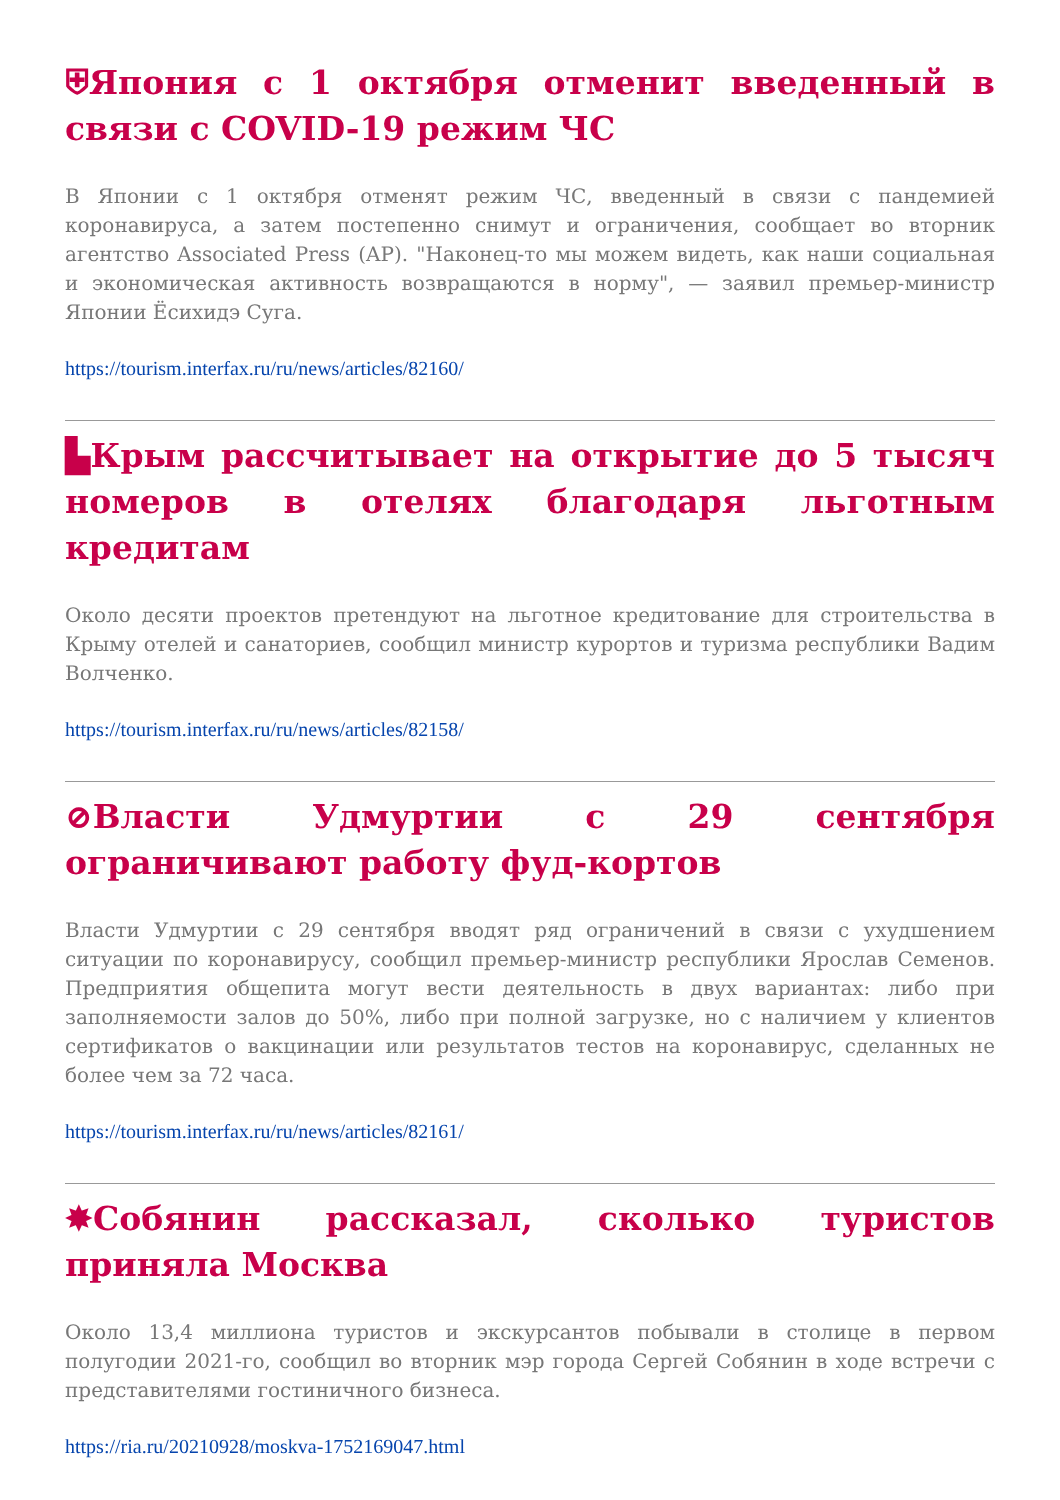⛨Япония с 1 октября отменит введенный в связи с COVID-19 режим ЧС
В Японии с 1 октября отменят режим ЧС, введенный в связи с пандемией коронавируса, а затем постепенно снимут и ограничения, сообщает во вторник агентство Associated Press (AP). "Наконец-то мы можем видеть, как наши социальная и экономическая активность возвращаются в норму", — заявил премьер-министр Японии Ёсихидэ Суга.
https://tourism.interfax.ru/ru/news/articles/82160/
▙Крым рассчитывает на открытие до 5 тысяч номеров в отелях благодаря льготным кредитам
Около десяти проектов претендуют на льготное кредитование для строительства в Крыму отелей и санаториев, сообщил министр курортов и туризма республики Вадим Волченко.
https://tourism.interfax.ru/ru/news/articles/82158/
⊘Власти Удмуртии с 29 сентября ограничивают работу фуд-кортов
Власти Удмуртии с 29 сентября вводят ряд ограничений в связи с ухудшением ситуации по коронавирусу, сообщил премьер-министр республики Ярослав Семенов. Предприятия общепита могут вести деятельность в двух вариантах: либо при заполняемости залов до 50%, либо при полной загрузке, но с наличием у клиентов сертификатов о вакцинации или результатов тестов на коронавирус, сделанных не более чем за 72 часа.
https://tourism.interfax.ru/ru/news/articles/82161/
✸Собянин рассказал, сколько туристов приняла Москва
Около 13,4 миллиона туристов и экскурсантов побывали в столице в первом полугодии 2021-го, сообщил во вторник мэр города Сергей Собянин в ходе встречи с представителями гостиничного бизнеса.
https://ria.ru/20210928/moskva-1752169047.html